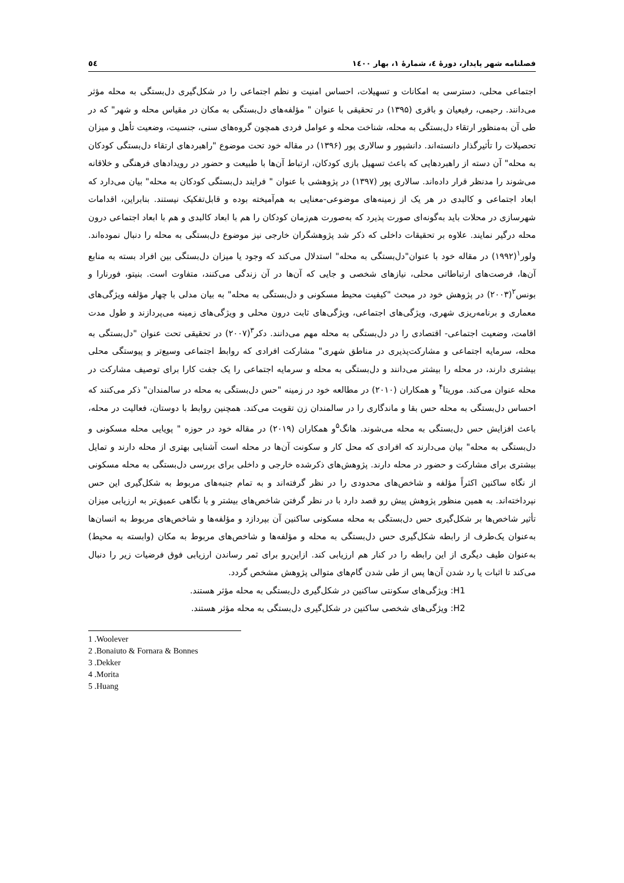فصلنامه شهر پایدار، دورهٔ ٤، شمارهٔ ١، بهار ١٤٠٠ ٥٤
اجتماعی محلی، دسترسی به امکانات و تسهیلات، احساس امنیت و نظم اجتماعی را در شکل‌گیری دل‌بستگی به محله مؤثر می‌دانند. رحیمی، رفیعیان و باقری (۱۳۹۵) در تحقیقی با عنوان " مؤلفه‌های دل‌بستگی به مکان در مقیاس محله و شهر" که در طی آن به‌منظور ارتقاء دل‌بستگی به محله، شناخت محله و عوامل فردی همچون گروه‌های سنی، جنسیت، وضعیت تأهل و میزان تحصیلات را تأثیرگذار دانسته‌اند. دانشپور و سالاری پور (۱۳۹۶) در مقاله خود تحت موضوع "راهبردهای ارتقاء دل‌بستگی کودکان به محله" آن دسته از راهبردهایی که باعث تسهیل بازی کودکان، ارتباط آن‌ها با طبیعت و حضور در رویدادهای فرهنگی و خلاقانه می‌شوند را مدنظر قرار داده‌اند. سالاری پور (۱۳۹۷) در پژوهشی با عنوان " فرایند دل‌بستگی کودکان به محله" بیان می‌دارد که ابعاد اجتماعی و کالبدی در هر یک از زمینه‌های موضوعی-معنایی به هم‌آمیخته بوده و قابل‌تفکیک نیستند. بنابراین، اقدامات شهرسازی در محلات باید به‌گونه‌ای صورت پذیرد که به‌صورت هم‌زمان کودکان را هم با ابعاد کالبدی و هم با ابعاد اجتماعی درون محله درگیر نمایند. علاوه بر تحقیقات داخلی که ذکر شد پژوهشگران خارجی نیز موضوع دل‌بستگی به محله را دنبال نموده‌اند. ولور<sup>۱</sup>(۱۹۹۲) در مقاله خود با عنوان"دل‌بستگی به محله" استدلال می‌کند که وجود یا میزان دل‌بستگی بین افراد بسته به منابع آن‌ها، فرصت‌های ارتباطاتی محلی، نیازهای شخصی و جایی که آن‌ها در آن زندگی می‌کنند، متفاوت است. بنیتو، فورنارا و بونس<sup>۲</sup>(۲۰۰۳) در پژوهش خود در مبحث "کیفیت محیط مسکونی و دل‌بستگی به محله" به بیان مدلی با چهار مؤلفه ویژگی‌های معماری و برنامه‌ریزی شهری، ویژگی‌های اجتماعی، ویژگی‌های ثابت درون محلی و ویژگی‌های زمینه می‌پردازند و طول مدت اقامت، وضعیت اجتماعی- اقتصادی را در دل‌بستگی به محله مهم می‌دانند. دکر<sup>۳</sup>(۲۰۰۷) در تحقیقی تحت عنوان "دل‌بستگی به محله، سرمایه اجتماعی و مشارکت‌پذیری در مناطق شهری" مشارکت افرادی که روابط اجتماعی وسیع‌تر و پیوستگی محلی بیشتری دارند، در محله را بیشتر می‌دانند و دل‌بستگی به محله و سرمایه اجتماعی را یک جفت کارا برای توصیف مشارکت در محله عنوان می‌کند. موریتا<sup>۴</sup> و همکاران (۲۰۱۰) در مطالعه خود در زمینه "حس دل‌بستگی به محله در سالمندان" ذکر می‌کنند که احساس دل‌بستگی به محله حس بقا و ماندگاری را در سالمندان زن تقویت می‌کند. همچنین روابط با دوستان، فعالیت در محله، باعث افزایش حس دل‌بستگی به محله می‌شوند. هانگ<sup>۵</sup>و همکاران (۲۰۱۹) در مقاله خود در حوزه " پویایی محله مسکونی و دل‌بستگی به محله" بیان می‌دارند که افرادی که محل کار و سکونت آن‌ها در محله است آشنایی بهتری از محله دارند و تمایل بیشتری برای مشارکت و حضور در محله دارند. پژوهش‌های ذکرشده خارجی و داخلی برای بررسی دل‌بستگی به محله مسکونی از نگاه ساکنین اکثراً مؤلفه و شاخص‌های محدودی را در نظر گرفته‌اند و به تمام جنبه‌های مربوط به شکل‌گیری این حس نپرداخته‌اند. به همین منظور پژوهش پیش رو قصد دارد با در نظر گرفتن شاخص‌های بیشتر و با نگاهی عمیق‌تر به ارزیابی میزان تأثیر شاخص‌ها بر شکل‌گیری حس دل‌بستگی به محله مسکونی ساکنین آن بپردازد و مؤلفه‌ها و شاخص‌های مربوط به انسان‌ها به‌عنوان یک‌طرف از رابطه شکل‌گیری حس دل‌بستگی به محله و مؤلفه‌ها و شاخص‌های مربوط به مکان (وابسته به محیط) به‌عنوان طیف دیگری از این رابطه را در کنار هم ارزیابی کند. ازاین‌رو برای ثمر رساندن ارزیابی فوق فرضیات زیر را دنبال می‌کند تا اثبات یا رد شدن آن‌ها پس از طی شدن گام‌های متوالی پژوهش مشخص گردد.
H1: ویژگی‌های سکونتی ساکنین در شکل‌گیری دل‌بستگی به محله مؤثر هستند.
H2: ویژگی‌های شخصی ساکنین در شکل‌گیری دل‌بستگی به محله مؤثر هستند.
1 .Woolever
2 .Bonaiuto & Fornara & Bonnes
3 .Dekker
4 .Morita
5 .Huang